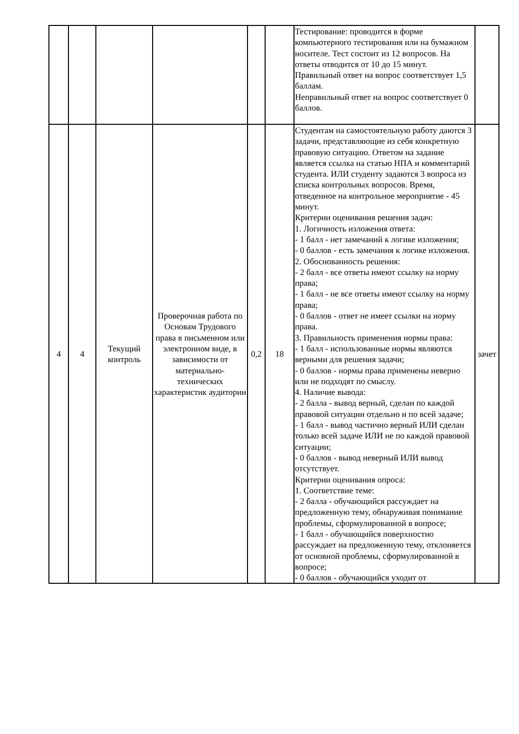| | | | | | | Тестирование: проводится в форме компьютерного тестирования или на бумажном носителе. Тест состоит из 12 вопросов. На ответы отводится от 10 до 15 минут. Правильный ответ на вопрос соответствует 1,5 баллам. Неправильный ответ на вопрос соответствует 0 баллов. | |
| 4 | 4 | Текущий контроль | Проверочная работа по Основам Трудового права в письменном или электронном виде, в зависимости от материально-технических характеристик аудитории | 0,2 | 18 | Студентам на самостоятельную работу даются 3 задачи, представляющие из себя конкретную правовую ситуацию. Ответом на задание является ссылка на статью НПА и комментарий студента. ИЛИ студенту задаются 3 вопроса из списка контрольных вопросов. Время, отведенное на контрольное мероприятие - 45 минут. Критерии оценивания решения задач: 1. Логичность изложения ответа: - 1 балл - нет замечаний к логике изложения; - 0 баллов - есть замечания к логике изложения. 2. Обоснованность решения: - 2 балл - все ответы имеют ссылку на норму права; - 1 балл - не все ответы имеют ссылку на норму права; - 0 баллов - ответ не имеет ссылки на норму права. 3. Правильность применения нормы права: - 1 балл - использованные нормы являются верными для решения задачи; - 0 баллов - нормы права применены неверно или не подходят по смыслу. 4. Наличие вывода: - 2 балла - вывод верный, сделан по каждой правовой ситуации отдельно и по всей задаче; - 1 балл - вывод частично верный ИЛИ сделан только всей задаче ИЛИ не по каждой правовой ситуации; - 0 баллов - вывод неверный ИЛИ вывод отсутствует. Критерии оценивания опроса: 1. Соответствие теме: - 2 балла - обучающийся рассуждает на предложенную тему, обнаруживая понимание проблемы, сформулированной в вопросе; - 1 балл - обучающийся поверхностно рассуждает на предложенную тему, отклоняется от основной проблемы, сформулированной в вопросе; - 0 баллов - обучающийся уходит от | зачет |